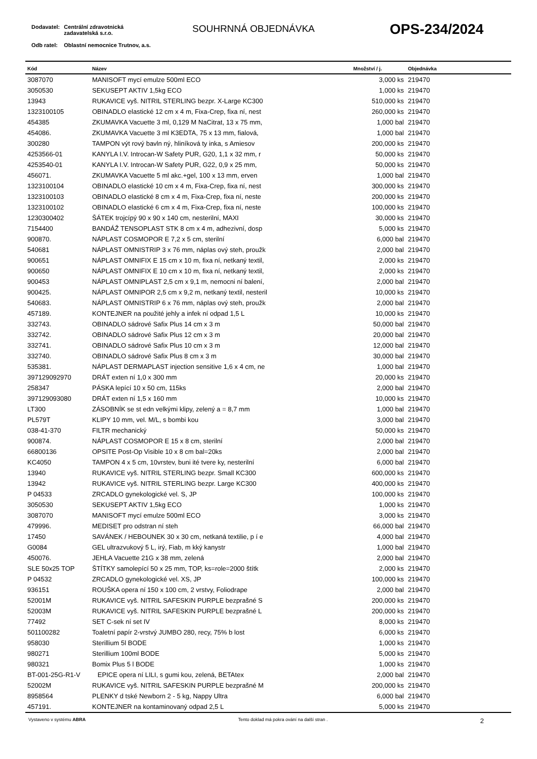| Dodavatel: | Centrální zdravotnická zadavatelská s.r.o. |
| Odb ratel: | Oblastní nemocnice Trutnov, a.s. |
SOUHRNNÁ OBJEDNÁVKA OPS-234/2024
| Kód | Název | Množství / j. | Objednávka |
| --- | --- | --- | --- |
| 3087070 | MANISOFT mycí emulze 500ml ECO | 3,000 ks | 219470 |
| 3050530 | SEKUSEPT AKTIV 1,5kg ECO | 1,000 ks | 219470 |
| 13943 | RUKAVICE vyš. NITRIL STERLING bezpr. X-Large KC300 | 510,000 ks | 219470 |
| 1323100105 | OBINADLO elastické 12 cm x 4 m, Fixa-Crep, fixa ní, nest | 260,000 ks | 219470 |
| 454385 | ZKUMAVKA Vacuette 3 ml, 0,129 M NaCitrat, 13 x 75 mm, | 1,000 bal | 219470 |
| 454086. | ZKUMAVKA Vacuette 3 ml K3EDTA, 75 x 13 mm, fialová, | 1,000 bal | 219470 |
| 300280 | TAMPON výt rový bavln ný, hliníková ty inka, s Amiesov | 200,000 ks | 219470 |
| 4253566-01 | KANYLA I.V. Introcan-W Safety PUR, G20, 1,1 x 32 mm, r | 50,000 ks | 219470 |
| 4253540-01 | KANYLA I.V. Introcan-W Safety PUR, G22, 0,9 x 25 mm, | 50,000 ks | 219470 |
| 456071. | ZKUMAVKA Vacuette 5 ml akc.+gel, 100 x 13 mm, erven | 1,000 bal | 219470 |
| 1323100104 | OBINADLO elastické 10 cm x 4 m, Fixa-Crep, fixa ní, nest | 300,000 ks | 219470 |
| 1323100103 | OBINADLO elastické 8 cm x 4 m, Fixa-Crep, fixa ní, neste | 200,000 ks | 219470 |
| 1323100102 | OBINADLO elastické 6 cm x 4 m, Fixa-Crep, fixa ní, neste | 100,000 ks | 219470 |
| 1230300402 | ŠÁTEK trojcípý 90 x 90 x 140 cm, nesterilní, MAXI | 30,000 ks | 219470 |
| 7154400 | BANDÁŽ TENSOPLAST STK 8 cm x 4 m, adhezivní, dosp | 5,000 ks | 219470 |
| 900870. | NÁPLAST COSMOPOR E 7,2 x 5 cm, sterilní | 6,000 bal | 219470 |
| 540681 | NÁPLAST OMNISTRIP 3 x 76 mm, náplas ový steh, proužk | 2,000 bal | 219470 |
| 900651 | NÁPLAST OMNIFIX E 15 cm x 10 m, fixa ní, netkaný textil, | 2,000 ks | 219470 |
| 900650 | NÁPLAST OMNIFIX E 10 cm x 10 m, fixa ní, netkaný textil, | 2,000 ks | 219470 |
| 900453 | NÁPLAST OMNIPLAST 2,5 cm x 9,1 m, nemocni ní balení, | 2,000 bal | 219470 |
| 900425. | NÁPLAST OMNIPOR 2,5 cm x 9,2 m, netkaný textil, nesteril | 10,000 ks | 219470 |
| 540683. | NÁPLAST OMNISTRIP 6 x 76 mm, náplas ový steh, proužk | 2,000 bal | 219470 |
| 457189. | KONTEJNER na použité jehly a infek ní odpad 1,5 L | 10,000 ks | 219470 |
| 332743. | OBINADLO sádrové Safix Plus 14 cm x 3 m | 50,000 bal | 219470 |
| 332742. | OBINADLO sádrové Safix Plus 12 cm x 3 m | 20,000 bal | 219470 |
| 332741. | OBINADLO sádrové Safix Plus 10 cm x 3 m | 12,000 bal | 219470 |
| 332740. | OBINADLO sádrové Safix Plus 8 cm x 3 m | 30,000 bal | 219470 |
| 535381. | NÁPLAST DERMAPLAST injection sensitive 1,6 x 4 cm, ne | 1,000 bal | 219470 |
| 397129092970 | DRÁT exten ní 1,0 x 300 mm | 20,000 ks | 219470 |
| 258347 | PÁSKA lepící 10 x 50 cm, 115ks | 2,000 bal | 219470 |
| 397129093080 | DRÁT exten ní 1,5 x 160 mm | 10,000 ks | 219470 |
| LT300 | ZÁSOBNÍK se st edn velkými klipy, zelený a = 8,7 mm | 1,000 bal | 219470 |
| PL579T | KLIPY 10 mm, vel. M/L, s bombi kou | 3,000 bal | 219470 |
| 038-41-370 | FILTR mechanický | 50,000 ks | 219470 |
| 900874. | NÁPLAST COSMOPOR E 15 x 8 cm, sterilní | 2,000 bal | 219470 |
| 66800136 | OPSITE Post-Op Visible 10 x 8 cm bal=20ks | 2,000 bal | 219470 |
| KC4050 | TAMPON 4 x 5 cm, 10vrstev, buni ité tvere ky, nesterilní | 6,000 bal | 219470 |
| 13940 | RUKAVICE vyš. NITRIL STERLING bezpr. Small KC300 | 600,000 ks | 219470 |
| 13942 | RUKAVICE vyš. NITRIL STERLING bezpr. Large KC300 | 400,000 ks | 219470 |
| P 04533 | ZRCADLO gynekologické vel. S, JP | 100,000 ks | 219470 |
| 3050530 | SEKUSEPT AKTIV 1,5kg ECO | 1,000 ks | 219470 |
| 3087070 | MANISOFT mycí emulze 500ml ECO | 3,000 ks | 219470 |
| 479996. | MEDISET pro odstran ní steh | 66,000 bal | 219470 |
| 17450 | SAVÁNEK / HEBOUNEK 30 x 30 cm, netkaná textilie, p í e | 4,000 bal | 219470 |
| G0084 | GEL ultrazvukový 5 L, irý, Fiab, m kký kanystr | 1,000 bal | 219470 |
| 450076. | JEHLA Vacuette 21G x 38 mm, zelená | 2,000 bal | 219470 |
| SLE 50x25 TOP | ŠTÍTKY samolepící 50 x 25 mm, TOP, ks=role=2000 štítk | 2,000 ks | 219470 |
| P 04532 | ZRCADLO gynekologické vel. XS, JP | 100,000 ks | 219470 |
| 936151 | ROUŠKA opera ní 150 x 100 cm, 2 vrstvy, Foliodrape | 2,000 bal | 219470 |
| 52001M | RUKAVICE vyš. NITRIL SAFESKIN PURPLE bezprašné S | 200,000 ks | 219470 |
| 52003M | RUKAVICE vyš. NITRIL SAFESKIN PURPLE bezprašné L | 200,000 ks | 219470 |
| 77492 | SET C-sek ní set IV | 8,000 ks | 219470 |
| 501100282 | Toaletní papír 2-vrstvý JUMBO 280, recy, 75% b lost | 6,000 ks | 219470 |
| 958030 | Sterillium 5l BODE | 1,000 ks | 219470 |
| 980271 | Sterillium 100ml BODE | 5,000 ks | 219470 |
| 980321 | Bomix Plus 5 l BODE | 1,000 ks | 219470 |
| BT-001-25G-R1-V | EPICE opera ní LILI, s gumi kou, zelená, BETAtex | 2,000 bal | 219470 |
| 52002M | RUKAVICE vyš. NITRIL SAFESKIN PURPLE bezprašné M | 200,000 ks | 219470 |
| 8958564 | PLENKY d tské Newborn 2 - 5 kg, Nappy Ultra | 6,000 bal | 219470 |
| 457191. | KONTEJNER na kontaminovaný odpad 2,5 L | 5,000 ks | 219470 |
Vystaveno v systému ABRA Tento doklad má pokra ování na další stran . 2